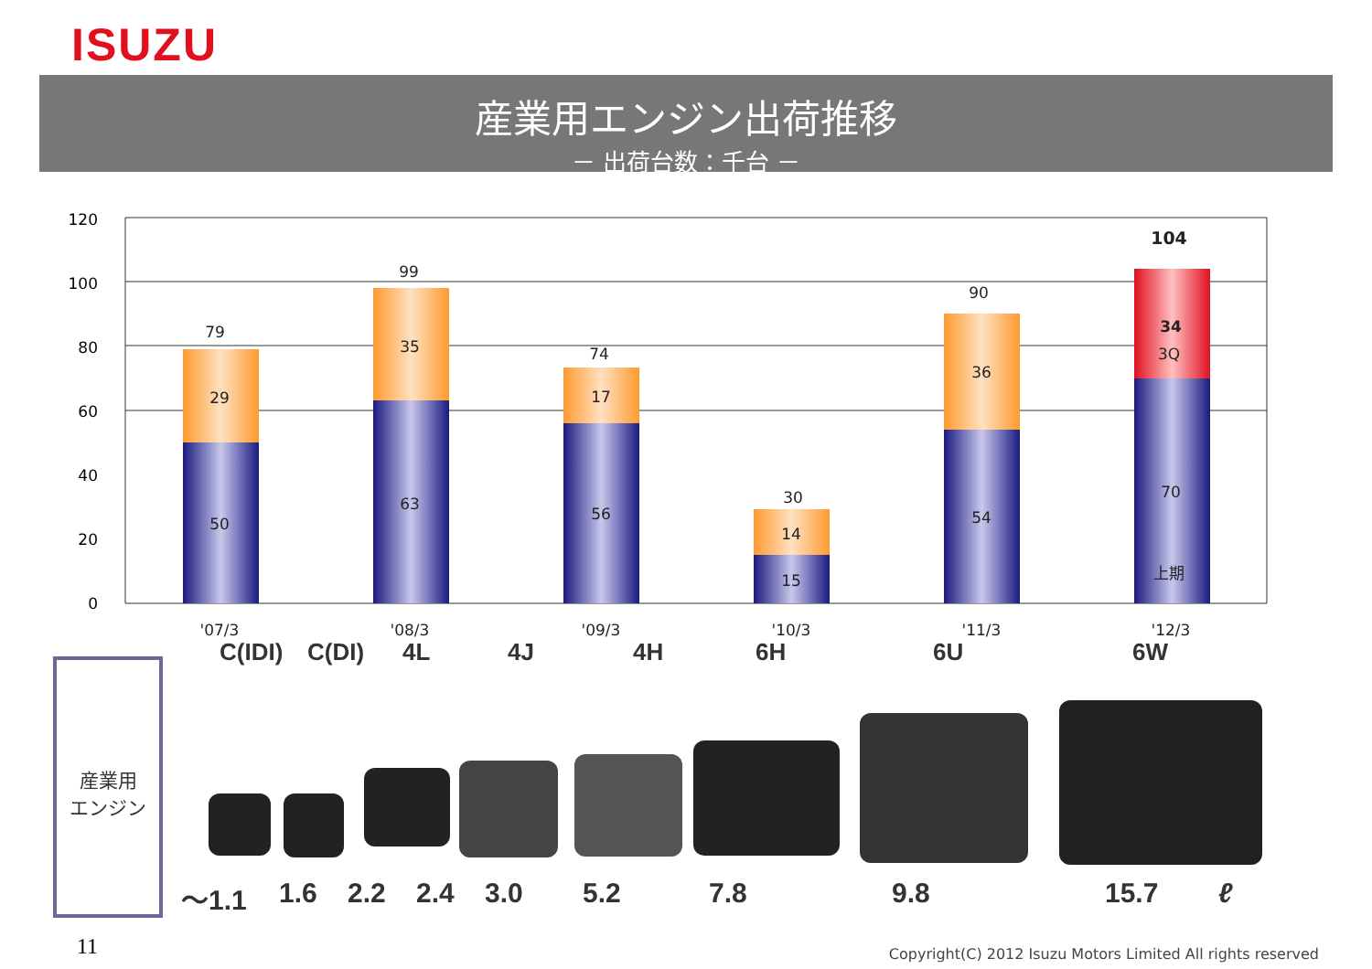ISUZU
産業用エンジン出荷推移
－ 出荷台数：千台 －
120
100
80
60
40
20
0
79
29
50
99
35
63
74
17
56
30
14
15
90
36
54
104
34
3Q
70
上期
'07/3
'08/3
'09/3
'10/3
'11/3
'12/3
C(IDI) C(DI) 4L 4J 4H 6H 6U 6W
産業用
エンジン
～1.1 1.6 2.2 2.4 3.0 5.2 7.8 9.8 15.7 ℓ
11
Copyright(C) 2012 Isuzu Motors Limited All rights reserved